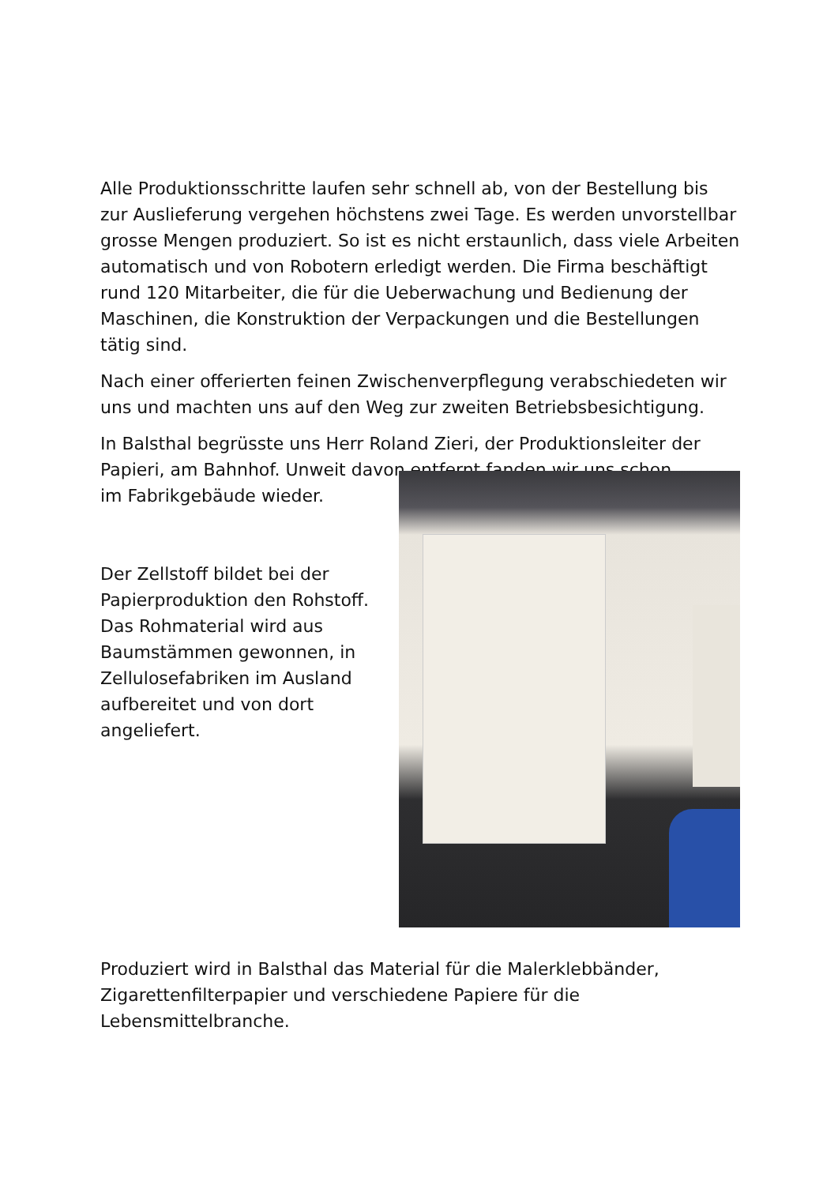Alle Produktionsschritte laufen sehr schnell ab, von der Bestellung bis zur Auslieferung vergehen höchstens zwei Tage. Es werden unvorstellbar grosse Mengen produziert. So ist es nicht erstaunlich, dass viele Arbeiten automatisch und von Robotern erledigt werden. Die Firma beschäftigt rund 120 Mitarbeiter, die für die Ueberwachung und Bedienung der Maschinen, die Konstruktion der Verpackungen und die Bestellungen tätig sind.
Nach einer offerierten feinen Zwischenverpflegung verabschiedeten wir uns und machten uns auf den Weg zur zweiten Betriebsbesichtigung.
In Balsthal begrüsste uns Herr Roland Zieri, der Produktionsleiter der Papieri, am Bahnhof. Unweit davon entfernt fanden wir uns schon
im Fabrikgebäude wieder.
Der Zellstoff bildet bei der Papierproduktion den Rohstoff. Das Rohmaterial wird aus Baumstämmen gewonnen, in Zellulosefabriken im Ausland aufbereitet und von dort angeliefert.
Produziert wird in Balsthal das Material für die Malerklebbänder, Zigarettenfilterpapier und verschiedene Papiere für die Lebensmittelbranche.